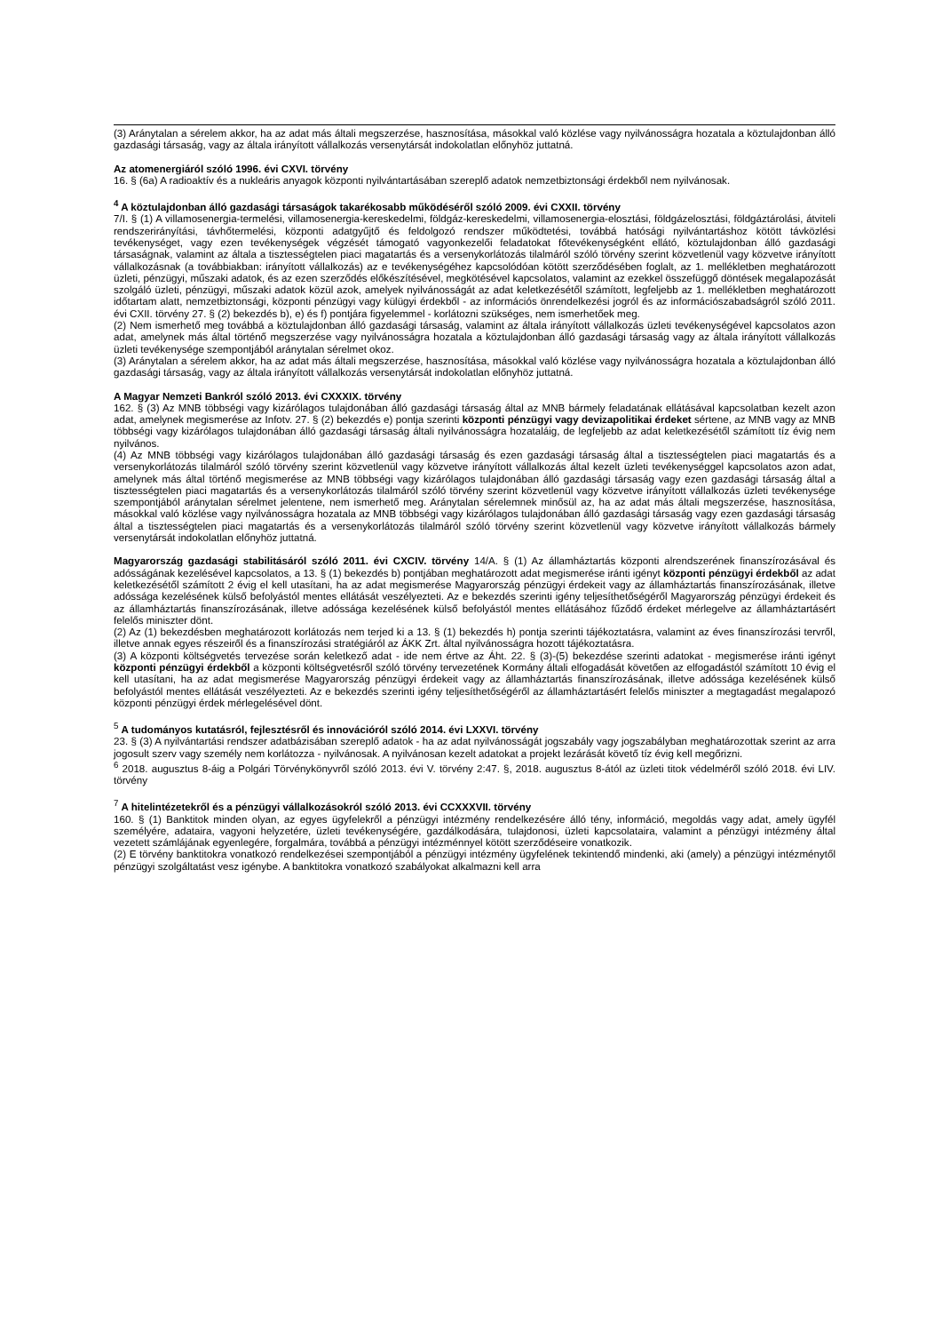(3) Aránytalan a sérelem akkor, ha az adat más általi megszerzése, hasznosítása, másokkal való közlése vagy nyilvánosságra hozatala a köztulajdonban álló gazdasági társaság, vagy az általa irányított vállalkozás versenytársát indokolatlan előnyhöz juttatná.
Az atomenergiáról szóló 1996. évi CXVI. törvény
16. § (6a) A radioaktív és a nukleáris anyagok központi nyilvántartásában szereplő adatok nemzetbiztonsági érdekből nem nyilvánosak.
<sup>4</sup> A köztulajdonban álló gazdasági társaságok takarékosabb működéséről szóló 2009. évi CXXII. törvény
7/I. § (1) A villamosenergia-termelési, villamosenergia-kereskedelmi, földgáz-kereskedelmi, villamosenergia-elosztási, földgázelosztási, földgáztárolási, átviteli rendszerirányítási, távhőtermelési, központi adatgyűjtő és feldolgozó rendszer működtetési, továbbá hatósági nyilvántartáshoz kötött távközlési tevékenységet, vagy ezen tevékenységek végzését támogató vagyonkezelői feladatokat főtevékenységként ellátó, köztulajdonban álló gazdasági társaságnak, valamint az általa a tisztességtelen piaci magatartás és a versenykorlátozás tilalmáról szóló törvény szerint közvetlenül vagy közvetve irányított vállalkozásnak (a továbbiakban: irányított vállalkozás) az e tevékenységéhez kapcsolódóan kötött szerződésében foglalt, az 1. mellékletben meghatározott üzleti, pénzügyi, műszaki adatok, és az ezen szerződés előkészítésével, megkötésével kapcsolatos, valamint az ezekkel összefüggő döntések megalapozását szolgáló üzleti, pénzügyi, műszaki adatok közül azok, amelyek nyilvánosságát az adat keletkezésétől számított, legfeljebb az 1. mellékletben meghatározott időtartam alatt, nemzetbiztonsági, központi pénzügyi vagy külügyi érdekből - az információs önrendelkezési jogról és az információszabadságról szóló 2011. évi CXII. törvény 27. § (2) bekezdés b), e) és f) pontjára figyelemmel - korlátozni szükséges, nem ismerhetőek meg.
(2) Nem ismerhető meg továbbá a köztulajdonban álló gazdasági társaság, valamint az általa irányított vállalkozás üzleti tevékenységével kapcsolatos azon adat, amelynek más által történő megszerzése vagy nyilvánosságra hozatala a köztulajdonban álló gazdasági társaság vagy az általa irányított vállalkozás üzleti tevékenysége szempontjából aránytalan sérelmet okoz.
(3) Aránytalan a sérelem akkor, ha az adat más általi megszerzése, hasznosítása, másokkal való közlése vagy nyilvánosságra hozatala a köztulajdonban álló gazdasági társaság, vagy az általa irányított vállalkozás versenytársát indokolatlan előnyhöz juttatná.
A Magyar Nemzeti Bankról szóló 2013. évi CXXXIX. törvény
162. § (3) Az MNB többségi vagy kizárólagos tulajdonában álló gazdasági társaság által az MNB bármely feladatának ellátásával kapcsolatban kezelt azon adat, amelynek megismerése az Infotv. 27. § (2) bekezdés e) pontja szerinti központi pénzügyi vagy devizapolitikai érdeket sértene, az MNB vagy az MNB többségi vagy kizárólagos tulajdonában álló gazdasági társaság általi nyilvánosságra hozataláig, de legfeljebb az adat keletkezésétől számított tíz évig nem nyilvános.
(4) Az MNB többségi vagy kizárólagos tulajdonában álló gazdasági társaság és ezen gazdasági társaság által a tisztességtelen piaci magatartás és a versenykorlátozás tilalmáról szóló törvény szerint közvetlenül vagy közvetve irányított vállalkozás által kezelt üzleti tevékenységgel kapcsolatos azon adat, amelynek más által történő megismerése az MNB többségi vagy kizárólagos tulajdonában álló gazdasági társaság vagy ezen gazdasági társaság által a tisztességtelen piaci magatartás és a versenykorlátozás tilalmáról szóló törvény szerint közvetlenül vagy közvetve irányított vállalkozás üzleti tevékenysége szempontjából aránytalan sérelmet jelentene, nem ismerhető meg. Aránytalan sérelemnek minősül az, ha az adat más általi megszerzése, hasznosítása, másokkal való közlése vagy nyilvánosságra hozatala az MNB többségi vagy kizárólagos tulajdonában álló gazdasági társaság vagy ezen gazdasági társaság által a tisztességtelen piaci magatartás és a versenykorlátozás tilalmáról szóló törvény szerint közvetlenül vagy közvetve irányított vállalkozás bármely versenytársát indokolatlan előnyhöz juttatná.
Magyarország gazdasági stabilitásáról szóló 2011. évi CXCIV. törvény 14/A. § (1) Az államháztartás központi alrendszerének finanszírozásával és adósságának kezelésével kapcsolatos, a 13. § (1) bekezdés b) pontjában meghatározott adat megismerése iránti igényt központi pénzügyi érdekből az adat keletkezésétől számított 2 évig el kell utasítani, ha az adat megismerése Magyarország pénzügyi érdekeit vagy az államháztartás finanszírozásának, illetve adóssága kezelésének külső befolyástól mentes ellátását veszélyezteti. Az e bekezdés szerinti igény teljesíthetőségéről Magyarország pénzügyi érdekeit és az államháztartás finanszírozásának, illetve adóssága kezelésének külső befolyástól mentes ellátásához fűződő érdeket mérlegelve az államháztartásért felelős miniszter dönt.
(2) Az (1) bekezdésben meghatározott korlátozás nem terjed ki a 13. § (1) bekezdés h) pontja szerinti tájékoztatásra, valamint az éves finanszírozási tervről, illetve annak egyes részeiről és a finanszírozási stratégiáról az ÁKK Zrt. által nyilvánosságra hozott tájékoztatásra.
(3) A központi költségvetés tervezése során keletkező adat - ide nem értve az Áht. 22. § (3)-(5) bekezdése szerinti adatokat - megismerése iránti igényt központi pénzügyi érdekből a központi költségvetésről szóló törvény tervezetének Kormány általi elfogadását követően az elfogadástól számított 10 évig el kell utasítani, ha az adat megismerése Magyarország pénzügyi érdekeit vagy az államháztartás finanszírozásának, illetve adóssága kezelésének külső befolyástól mentes ellátását veszélyezteti. Az e bekezdés szerinti igény teljesíthetőségéről az államháztartásért felelős miniszter a megtagadást megalapozó központi pénzügyi érdek mérlegelésével dönt.
<sup>5</sup> A tudományos kutatásról, fejlesztésről és innovációról szóló 2014. évi LXXVI. törvény
23. § (3) A nyilvántartási rendszer adatbázisában szereplő adatok - ha az adat nyilvánosságát jogszabály vagy jogszabályban meghatározottak szerint az arra jogosult szerv vagy személy nem korlátozza - nyilvánosak. A nyilvánosan kezelt adatokat a projekt lezárását követő tíz évig kell megőrizni.
<sup>6</sup> 2018. augusztus 8-áig a Polgári Törvénykönyvről szóló 2013. évi V. törvény 2:47. §, 2018. augusztus 8-ától az üzleti titok védelméről szóló 2018. évi LIV. törvény
<sup>7</sup> A hitelintézetekről és a pénzügyi vállalkozásokról szóló 2013. évi CCXXXVII. törvény
160. § (1) Banktitok minden olyan, az egyes ügyfelekről a pénzügyi intézmény rendelkezésére álló tény, információ, megoldás vagy adat, amely ügyfél személyére, adataira, vagyoni helyzetére, üzleti tevékenységére, gazdálkodására, tulajdonosi, üzleti kapcsolataira, valamint a pénzügyi intézmény által vezetett számlájának egyenlegére, forgalmára, továbbá a pénzügyi intézménnyel kötött szerződéseire vonatkozik.
(2) E törvény banktitokra vonatkozó rendelkezései szempontjából a pénzügyi intézmény ügyfelének tekintendő mindenki, aki (amely) a pénzügyi intézménytől pénzügyi szolgáltatást vesz igénybe. A banktitokra vonatkozó szabályokat alkalmazni kell arra